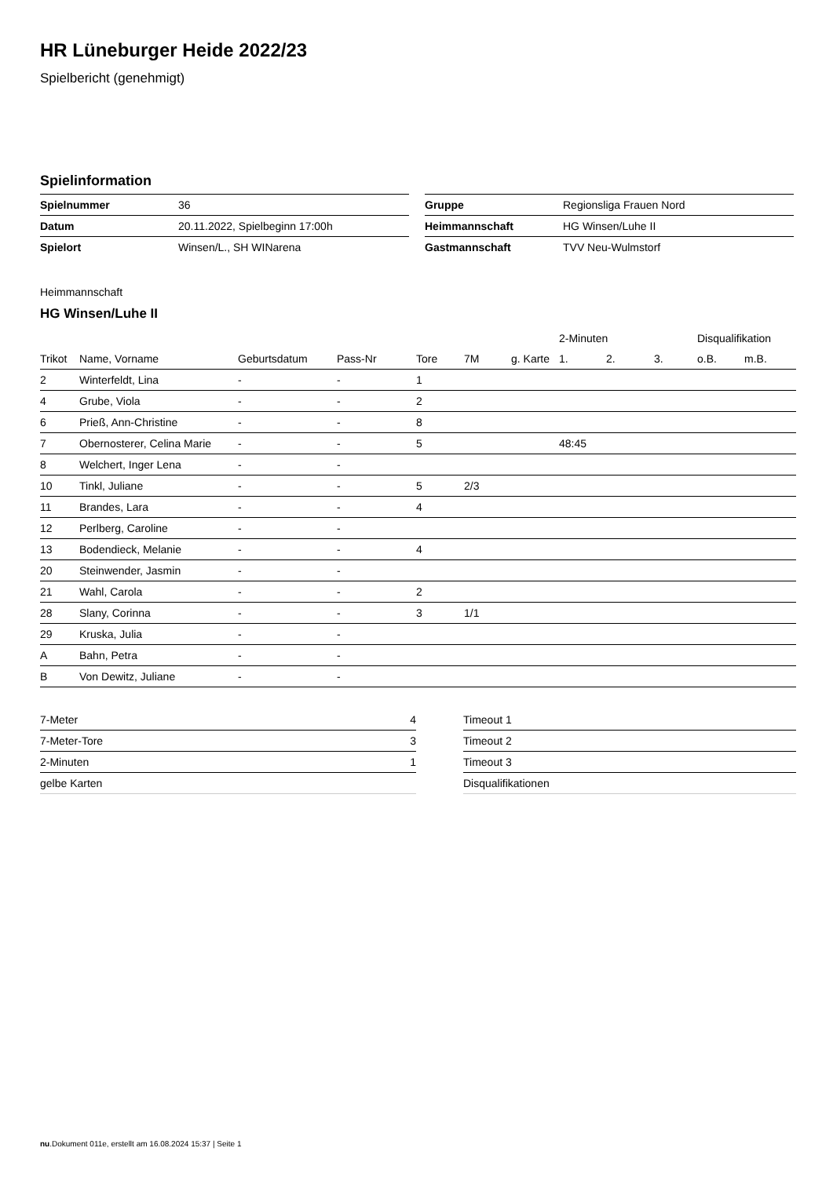HR Lüneburger Heide 2022/23
Spielbericht (genehmigt)
Spielinformation
| Spielnummer | 36 |
| Datum | 20.11.2022, Spielbeginn 17:00h |
| Spielort | Winsen/L., SH WINarena |
| Gruppe | Regionsliga Frauen Nord |
| Heimmannschaft | HG Winsen/Luhe II |
| Gastmannschaft | TVV Neu-Wulmstorf |
Heimmannschaft
HG Winsen/Luhe II
| | | | | | | | 2-Minuten | | | Disqualifikation | |
| --- | --- | --- | --- | --- | --- | --- | --- | --- | --- | --- | --- |
| Trikot | Name, Vorname | Geburtsdatum | Pass-Nr | Tore | 7M | g. Karte | 1. | 2. | 3. | o.B. | m.B. |
| 2 | Winterfeldt, Lina | - | - | 1 | | | | | | | |
| 4 | Grube, Viola | - | - | 2 | | | | | | | |
| 6 | Prieß, Ann-Christine | - | - | 8 | | | | | | | |
| 7 | Obernosterer, Celina Marie | - | - | 5 | | | 48:45 | | | | |
| 8 | Welchert, Inger Lena | - | - | | | | | | | | |
| 10 | Tinkl, Juliane | - | - | 5 | 2/3 | | | | | | |
| 11 | Brandes, Lara | - | - | 4 | | | | | | | |
| 12 | Perlberg, Caroline | - | - | | | | | | | | |
| 13 | Bodendieck, Melanie | - | - | 4 | | | | | | | |
| 20 | Steinwender, Jasmin | - | - | | | | | | | | |
| 21 | Wahl, Carola | - | - | 2 | | | | | | | |
| 28 | Slany, Corinna | - | - | 3 | 1/1 | | | | | | |
| 29 | Kruska, Julia | - | - | | | | | | | | |
| A | Bahn, Petra | - | - | | | | | | | | |
| B | Von Dewitz, Juliane | - | - | | | | | | | | |
| 7-Meter | 4 |
| 7-Meter-Tore | 3 |
| 2-Minuten | 1 |
| gelbe Karten | |
| Timeout 1 |
| Timeout 2 |
| Timeout 3 |
| Disqualifikationen |
nu.Dokument 011e, erstellt am 16.08.2024 15:37 | Seite 1